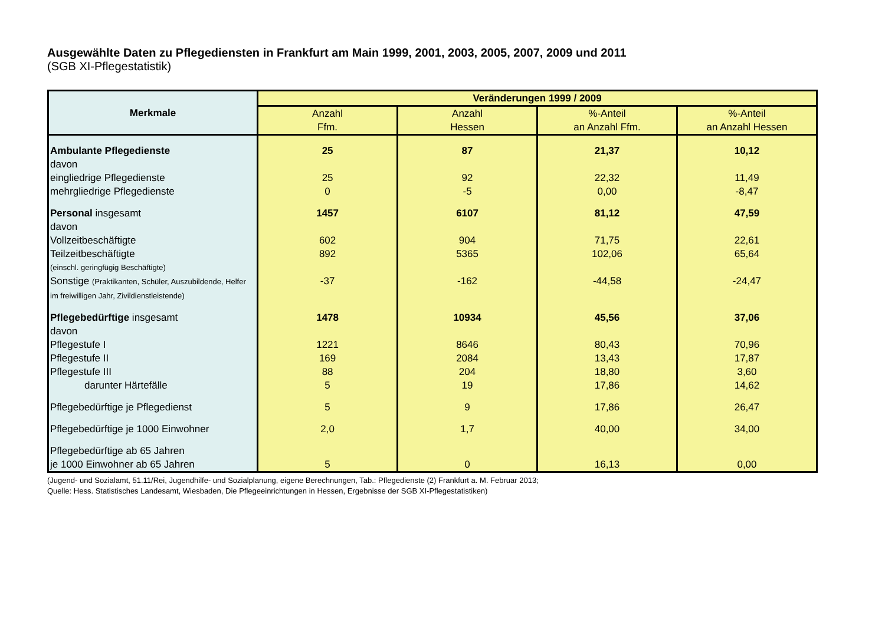Ausgewählte Daten zu Pflegediensten in Frankfurt am Main 1999, 2001, 2003, 2005, 2007, 2009 und 2011
(SGB XI-Pflegestatistik)
| Merkmale | Veränderungen 1999 / 2009 | | | |
| --- | --- | --- | --- | --- |
| | Anzahl Ffm. | Anzahl Hessen | %-Anteil an Anzahl Ffm. | %-Anteil an Anzahl Hessen |
| Ambulante Pflegedienste | 25 | 87 | 21,37 | 10,12 |
| davon | | | | |
| eingliedrige Pflegedienste | 25 | 92 | 22,32 | 11,49 |
| mehrgliedrige Pflegedienste | 0 | -5 | 0,00 | -8,47 |
| Personal insgesamt | 1457 | 6107 | 81,12 | 47,59 |
| davon | | | | |
| Vollzeitbeschäftigte | 602 | 904 | 71,75 | 22,61 |
| Teilzeitbeschäftigte | 892 | 5365 | 102,06 | 65,64 |
| (einschl. geringfügig Beschäftigte) | | | | |
| Sonstige (Praktikanten, Schüler, Auszubildende, Helfer im freiwilligen Jahr, Zivildienstleistende) | -37 | -162 | -44,58 | -24,47 |
| Pflegebedürftige insgesamt | 1478 | 10934 | 45,56 | 37,06 |
| davon | | | | |
| Pflegestufe I | 1221 | 8646 | 80,43 | 70,96 |
| Pflegestufe II | 169 | 2084 | 13,43 | 17,87 |
| Pflegestufe III | 88 | 204 | 18,80 | 3,60 |
| darunter Härtefälle | 5 | 19 | 17,86 | 14,62 |
| Pflegebedürftige je Pflegedienst | 5 | 9 | 17,86 | 26,47 |
| Pflegebedürftige je 1000 Einwohner | 2,0 | 1,7 | 40,00 | 34,00 |
| Pflegebedürftige ab 65 Jahren je 1000 Einwohner ab 65 Jahren | 5 | 0 | 16,13 | 0,00 |
(Jugend- und Sozialamt, 51.11/Rei, Jugendhilfe- und Sozialplanung, eigene Berechnungen, Tab.: Pflegedienste (2) Frankfurt a. M. Februar 2013;
Quelle: Hess. Statistisches Landesamt, Wiesbaden, Die Pflegeeinrichtungen in Hessen, Ergebnisse der SGB XI-Pflegestatistiken)